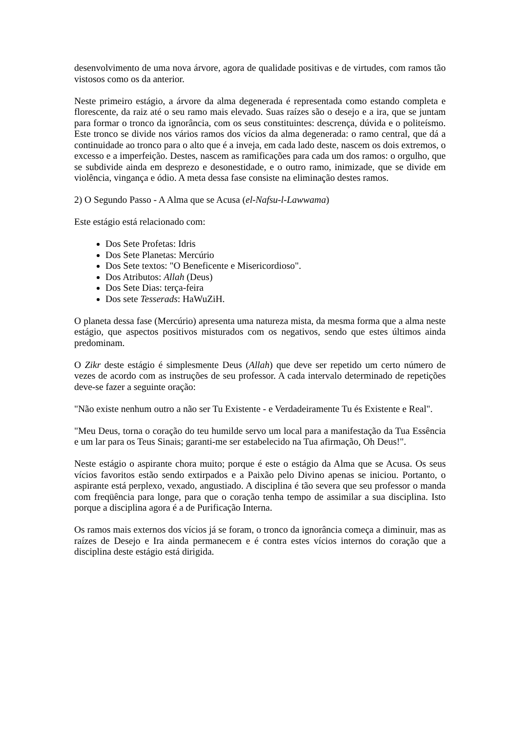desenvolvimento de uma nova árvore, agora de qualidade positivas e de virtudes, com ramos tão vistosos como os da anterior.
Neste primeiro estágio, a árvore da alma degenerada é representada como estando completa e florescente, da raiz até o seu ramo mais elevado. Suas raízes são o desejo e a ira, que se juntam para formar o tronco da ignorância, com os seus constituintes: descrença, dúvida e o politeísmo. Este tronco se divide nos vários ramos dos vícios da alma degenerada: o ramo central, que dá a continuidade ao tronco para o alto que é a inveja, em cada lado deste, nascem os dois extremos, o excesso e a imperfeição. Destes, nascem as ramificações para cada um dos ramos: o orgulho, que se subdivide ainda em desprezo e desonestidade, e o outro ramo, inimizade, que se divide em violência, vingança e ódio. A meta dessa fase consiste na eliminação destes ramos.
2) O Segundo Passo - A Alma que se Acusa (el-Nafsu-l-Lawwama)
Este estágio está relacionado com:
Dos Sete Profetas: Idris
Dos Sete Planetas: Mercúrio
Dos Sete textos: "O Beneficente e Misericordioso".
Dos Atributos: Allah (Deus)
Dos Sete Dias: terça-feira
Dos sete Tesserads: HaWuZiH.
O planeta dessa fase (Mercúrio) apresenta uma natureza mista, da mesma forma que a alma neste estágio, que aspectos positivos misturados com os negativos, sendo que estes últimos ainda predominam.
O Zikr deste estágio é simplesmente Deus (Allah) que deve ser repetido um certo número de vezes de acordo com as instruções de seu professor. A cada intervalo determinado de repetições deve-se fazer a seguinte oração:
"Não existe nenhum outro a não ser Tu Existente - e Verdadeiramente Tu és Existente e Real".
"Meu Deus, torna o coração do teu humilde servo um local para a manifestação da Tua Essência e um lar para os Teus Sinais; garanti-me ser estabelecido na Tua afirmação, Oh Deus!".
Neste estágio o aspirante chora muito; porque é este o estágio da Alma que se Acusa. Os seus vícios favoritos estão sendo extirpados e a Paixão pelo Divino apenas se iniciou. Portanto, o aspirante está perplexo, vexado, angustiado. A disciplina é tão severa que seu professor o manda com freqüência para longe, para que o coração tenha tempo de assimilar a sua disciplina. Isto porque a disciplina agora é a de Purificação Interna.
Os ramos mais externos dos vícios já se foram, o tronco da ignorância começa a diminuir, mas as raízes de Desejo e Ira ainda permanecem e é contra estes vícios internos do coração que a disciplina deste estágio está dirigida.